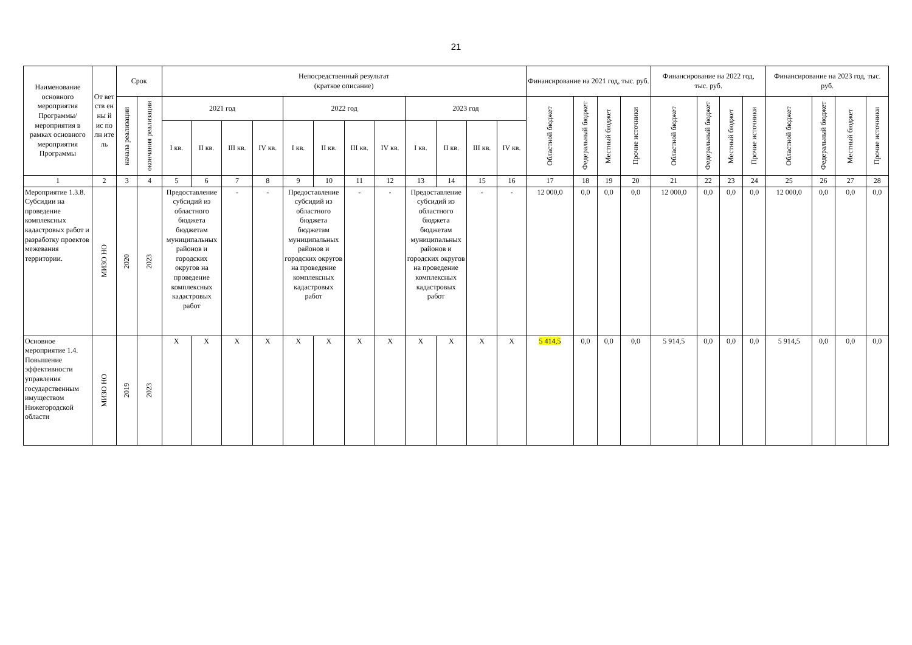21
| Наименование основного мероприятия Программы/ мероприятия в рамках основного мероприятия Программы | От вет ств ен ны й ис по лн ите ль | Срок | | Непосредственный результат (краткое описание) | | | | | | | | | | | | Финансирование на 2021 год, тыс. руб. | | | | Финансирование на 2022 год, тыс. руб. | | | | Финансирование на 2023 год, тыс. руб. | | | |
| --- | --- | --- | --- | --- | --- | --- | --- | --- | --- | --- | --- | --- | --- | --- | --- | --- | --- | --- | --- | --- | --- | --- | --- | --- | --- | --- | --- |
| | | начала реализации | окончания реализации | 2021 год | | | | 2022 год | | | | 2023 год | | | | Областной бюджет | Федеральный бюджет | Местный бюджет | Прочие источники | Областной бюджет | Федеральный бюджет | Местный бюджет | Прочие источники | Областной бюджет | Федеральный бюджет | Местный бюджет | Прочие источники |
| | | | | I кв. | II кв. | III кв. | IV кв. | I кв. | II кв. | III кв. | IV кв. | I кв. | II кв. | III кв. | IV кв. | | | | | | | | | | | | |
| 1 | 2 | 3 | 4 | 5 | 6 | 7 | 8 | 9 | 10 | 11 | 12 | 13 | 14 | 15 | 16 | 17 | 18 | 19 | 20 | 21 | 22 | 23 | 24 | 25 | 26 | 27 | 28 |
| Мероприятие 1.3.8. Субсидии на проведение комплексных кадастровых работ и разработку проектов межевания территории. | МИЗО НО | 2020 | 2023 | Предоставление субсидий из областного бюджета бюджетам муниципальных районов и городских округов на проведение комплексных кадастровых работ | | - | - | Предоставление субсидий из областного бюджета бюджетам муниципальных районов и городских округов на проведение комплексных кадастровых работ | | - | - | Предоставление субсидий из областного бюджета бюджетам муниципальных районов и городских округов на проведение комплексных кадастровых работ | | - | - | 12 000,0 | 0,0 | 0,0 | 0,0 | 12 000,0 | 0,0 | 0,0 | 0,0 | 12 000,0 | 0,0 | 0,0 | 0,0 |
| Основное мероприятие 1.4. Повышение эффективности управления государственным имуществом Нижегородской области | МИЗО НО | 2019 | 2023 | X | X | X | X | X | X | X | X | X | X | X | X | 5 414,5 | 0,0 | 0,0 | 0,0 | 5 914,5 | 0,0 | 0,0 | 0,0 | 5 914,5 | 0,0 | 0,0 | 0,0 |